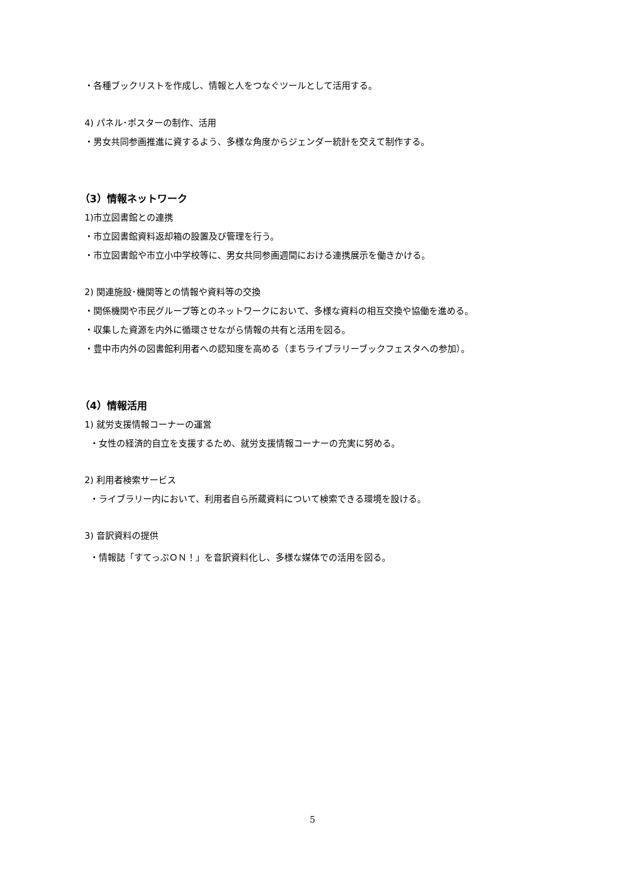・各種ブックリストを作成し、情報と人をつなぐツールとして活用する。
4) パネル･ポスターの制作、活用
・男女共同参画推進に資するよう、多様な角度からジェンダー統計を交えて制作する。
（3）情報ネットワーク
1)市立図書館との連携
・市立図書館資料返却箱の設置及び管理を行う。
・市立図書館や市立小中学校等に、男女共同参画週間における連携展示を働きかける。
2) 関連施設･機関等との情報や資料等の交換
・関係機関や市民グループ等とのネットワークにおいて、多様な資料の相互交換や協働を進める。
・収集した資源を内外に循環させながら情報の共有と活用を図る。
・豊中市内外の図書館利用者への認知度を高める（まちライブラリーブックフェスタへの参加）。
（4）情報活用
1) 就労支援情報コーナーの運営
・女性の経済的自立を支援するため、就労支援情報コーナーの充実に努める。
2) 利用者検索サービス
・ライブラリー内において、利用者自ら所蔵資料について検索できる環境を設ける。
3) 音訳資料の提供
・情報誌「すてっぷＯＮ！」を音訳資料化し、多様な媒体での活用を図る。
5